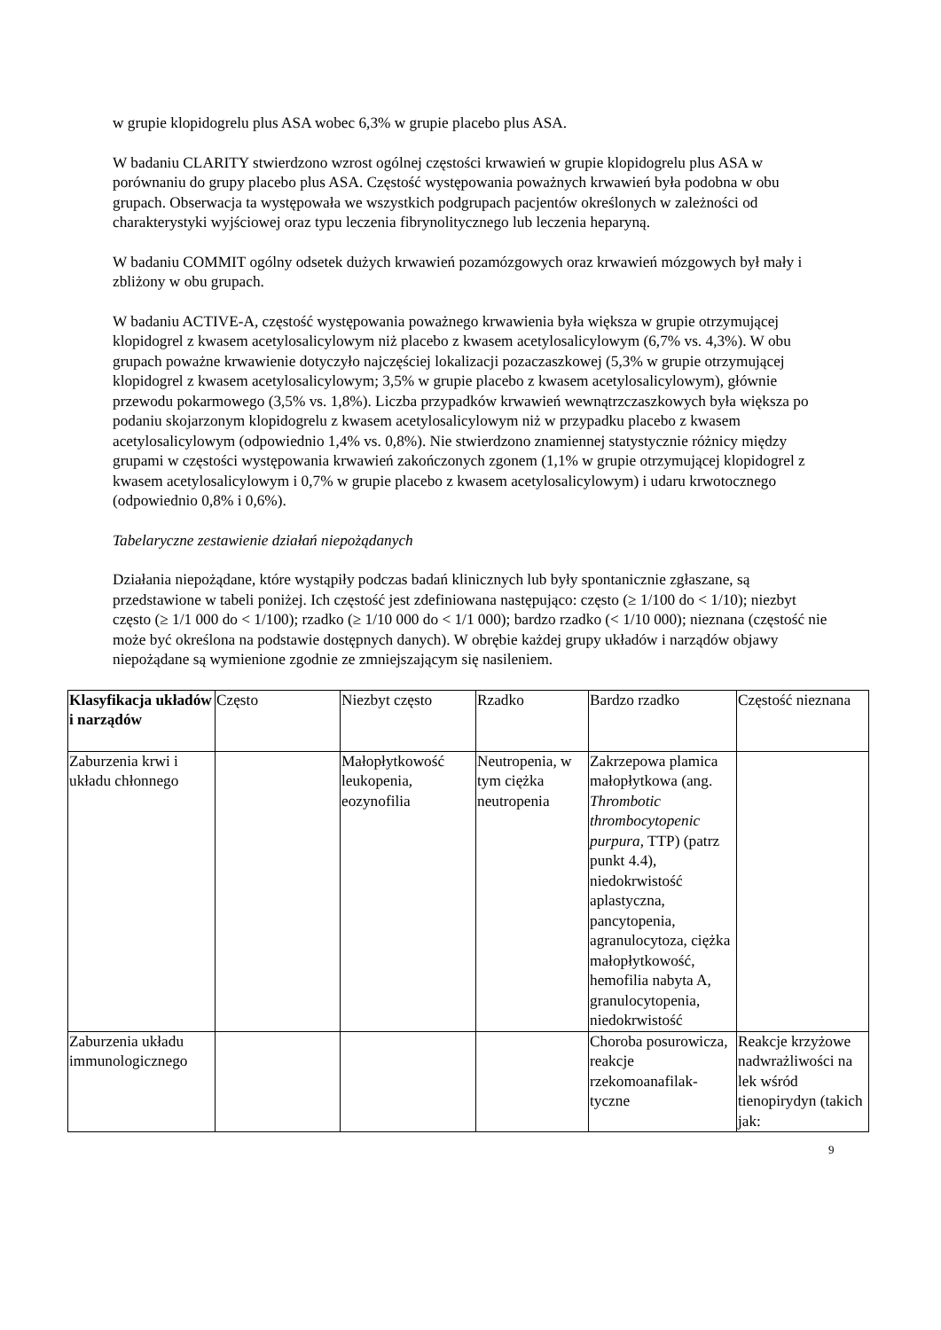w grupie klopidogrelu plus ASA wobec 6,3% w grupie placebo plus ASA.
W badaniu CLARITY stwierdzono wzrost ogólnej częstości krwawień w grupie klopidogrelu plus ASA w porównaniu do grupy placebo plus ASA. Częstość występowania poważnych krwawień była podobna w obu grupach. Obserwacja ta występowała we wszystkich podgrupach pacjentów określonych w zależności od charakterystyki wyjściowej oraz typu leczenia fibrynolitycznego lub leczenia heparyną.
W badaniu COMMIT ogólny odsetek dużych krwawień pozamózgowych oraz krwawień mózgowych był mały i zbliżony w obu grupach.
W badaniu ACTIVE-A, częstość występowania poważnego krwawienia była większa w grupie otrzymującej klopidogrel z kwasem acetylosalicylowym niż placebo z kwasem acetylosalicylowym (6,7% vs. 4,3%). W obu grupach poważne krwawienie dotyczyło najczęściej lokalizacji pozaczaszkowej (5,3% w grupie otrzymującej klopidogrel z kwasem acetylosalicylowym; 3,5% w grupie placebo z kwasem acetylosalicylowym), głównie przewodu pokarmowego (3,5% vs. 1,8%). Liczba przypadków krwawień wewnątrzczaszkowych była większa po podaniu skojarzonym klopidogrelu z kwasem acetylosalicylowym niż w przypadku placebo z kwasem acetylosalicylowym (odpowiednio 1,4% vs. 0,8%). Nie stwierdzono znamiennej statystycznie różnicy między grupami w częstości występowania krwawień zakończonych zgonem (1,1% w grupie otrzymującej klopidogrel z kwasem acetylosalicylowym i 0,7% w grupie placebo z kwasem acetylosalicylowym) i udaru krwotocznego (odpowiednio 0,8% i 0,6%).
Tabelaryczne zestawienie działań niepożądanych
Działania niepożądane, które wystąpiły podczas badań klinicznych lub były spontanicznie zgłaszane, są przedstawione w tabeli poniżej. Ich częstość jest zdefiniowana następująco: często (≥ 1/100 do < 1/10); niezbyt często (≥ 1/1 000 do < 1/100); rzadko (≥ 1/10 000 do < 1/1 000); bardzo rzadko (< 1/10 000); nieznana (częstość nie może być określona na podstawie dostępnych danych). W obrębie każdej grupy układów i narządów objawy niepożądane są wymienione zgodnie ze zmniejszającym się nasileniem.
| Klasyfikacja układów i narządów | Często | Niezbyt często | Rzadko | Bardzo rzadko | Częstość nieznana |
| --- | --- | --- | --- | --- | --- |
| Zaburzenia krwi i układu chłonnego | | Małopłytkowość leukopenia, eozynofilia | Neutropenia, w tym ciężka neutropenia | Zakrzepowa plamica małopłytkowa (ang. Thrombotic thrombocytopenic purpura , TTP) (patrz punkt 4.4), niedokrwistość aplastyczna, pancytopenia, agranulocytoza, ciężka małopłytkowość, hemofilia nabyta A, granulocytopenia, niedokrwistość | |
| Zaburzenia układu immunologicznego | | | | Choroba posurowicza, reakcje rzekomoanafilak-tyczne | Reakcje krzyżowe nadwrażliwości na lek wśród tienopirydyn (takich jak: |
9